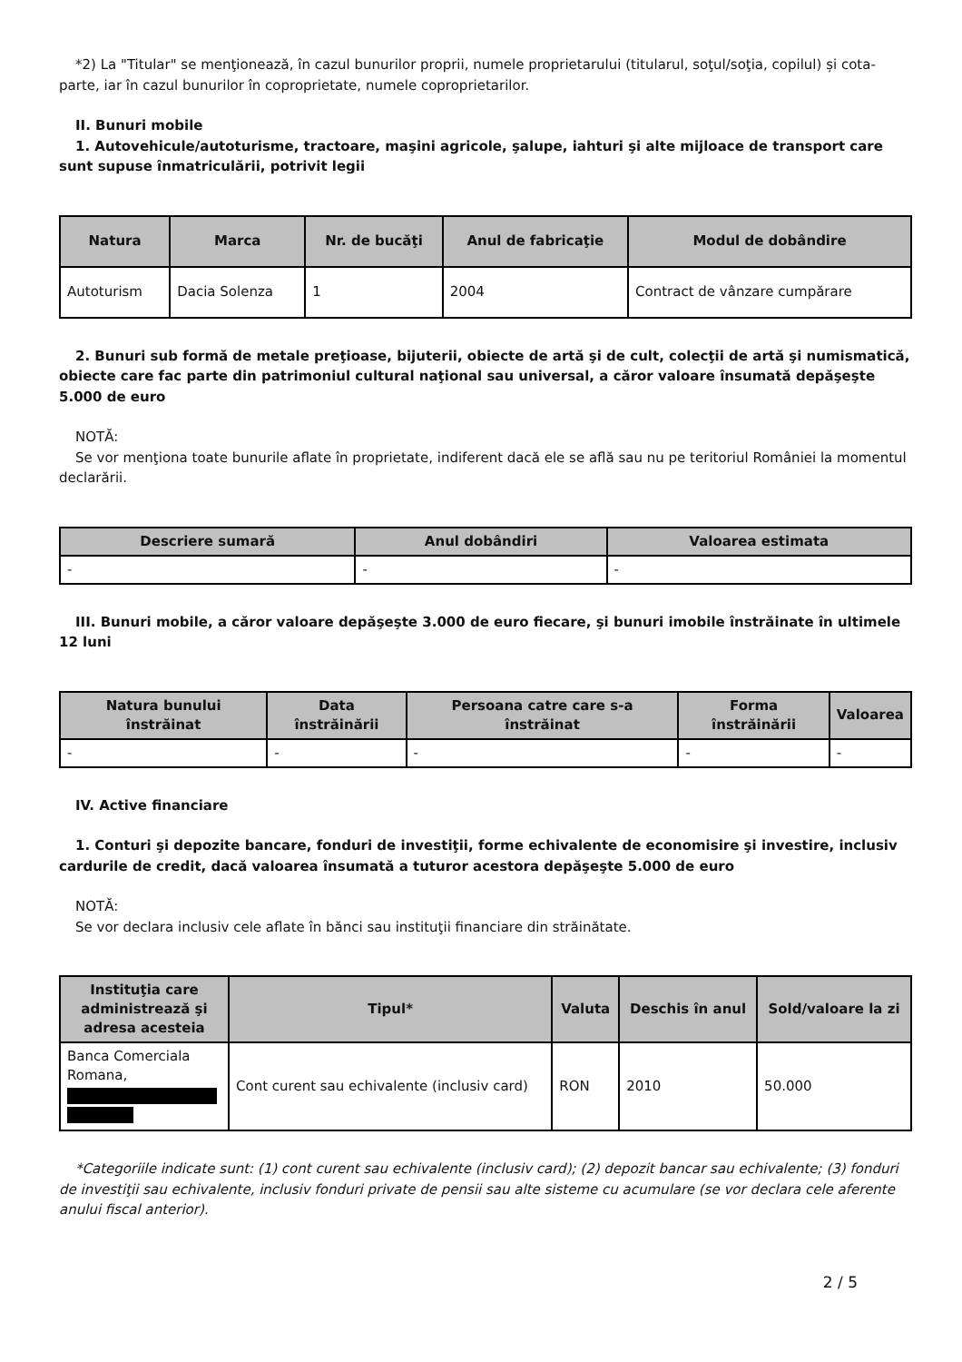*2) La "Titular" se menţionează, în cazul bunurilor proprii, numele proprietarului (titularul, soţul/soţia, copilul) și cota-parte, iar în cazul bunurilor în coproprietate, numele coproprietarilor.
II. Bunuri mobile
1. Autovehicule/autoturisme, tractoare, maşini agricole, şalupe, iahturi şi alte mijloace de transport care sunt supuse înmatriculării, potrivit legii
| Natura | Marca | Nr. de bucăţi | Anul de fabricaţie | Modul de dobândire |
| --- | --- | --- | --- | --- |
| Autoturism | Dacia Solenza | 1 | 2004 | Contract de vânzare cumpărare |
2. Bunuri sub formă de metale preţioase, bijuterii, obiecte de artă şi de cult, colecţii de artă şi numismatică, obiecte care fac parte din patrimoniul cultural naţional sau universal, a căror valoare însumată depăşeşte 5.000 de euro
NOTĂ:
Se vor menţiona toate bunurile aflate în proprietate, indiferent dacă ele se află sau nu pe teritoriul României la momentul declarării.
| Descriere sumară | Anul dobândiri | Valoarea estimata |
| --- | --- | --- |
| - | - | - |
III. Bunuri mobile, a căror valoare depăşeşte 3.000 de euro fiecare, şi bunuri imobile înstrăinate în ultimele 12 luni
| Natura bunului înstrăinat | Data înstrăinării | Persoana catre care s-a înstrăinat | Forma înstrăinării | Valoarea |
| --- | --- | --- | --- | --- |
| - | - | - | - | - |
IV. Active financiare
1. Conturi şi depozite bancare, fonduri de investiţii, forme echivalente de economisire şi investire, inclusiv cardurile de credit, dacă valoarea însumată a tuturor acestora depăşeşte 5.000 de euro
NOTĂ:
Se vor declara inclusiv cele aflate în bănci sau instituţii financiare din străinătate.
| Instituţia care administrează şi adresa acesteia | Tipul* | Valuta | Deschis în anul | Sold/valoare la zi |
| --- | --- | --- | --- | --- |
| Banca Comerciala Romana, | Cont curent sau echivalente (inclusiv card) | RON | 2010 | 50.000 |
*Categoriile indicate sunt: (1) cont curent sau echivalente (inclusiv card); (2) depozit bancar sau echivalente; (3) fonduri de investiţii sau echivalente, inclusiv fonduri private de pensii sau alte sisteme cu acumulare (se vor declara cele aferente anului fiscal anterior).
2 / 5